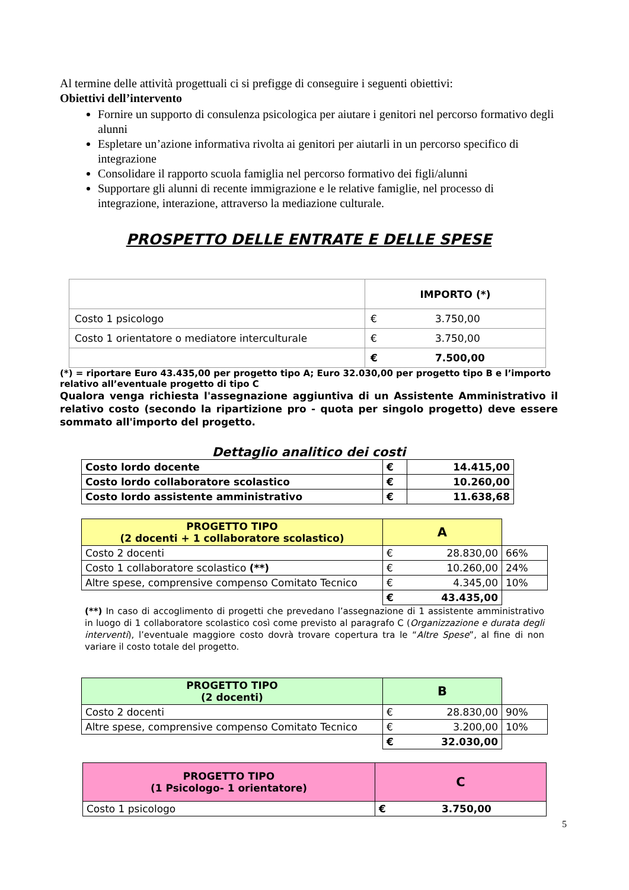Al termine delle attività progettuali ci si prefigge di conseguire i seguenti obiettivi:
Obiettivi dell’intervento
Fornire un supporto di consulenza psicologica per aiutare i genitori nel percorso formativo degli alunni
Espletare un’azione informativa rivolta ai genitori per aiutarli in un percorso specifico di integrazione
Consolidare il rapporto scuola famiglia nel percorso formativo dei figli/alunni
Supportare gli alunni di recente immigrazione e le relative famiglie, nel processo di integrazione, interazione, attraverso la mediazione culturale.
PROSPETTO DELLE ENTRATE E DELLE SPESE
| | IMPORTO (*) | |
| Costo 1 psicologo | € | 3.750,00 |
| Costo 1 orientatore o mediatore interculturale | € | 3.750,00 |
| | € | 7.500,00 |
(*) = riportare Euro 43.435,00 per progetto tipo A; Euro 32.030,00 per progetto tipo B e l’importo relativo all’eventuale progetto di tipo C
Qualora venga richiesta l'assegnazione aggiuntiva di un Assistente Amministrativo il relativo costo (secondo la ripartizione pro - quota per singolo progetto) deve essere sommato all'importo del progetto.
Dettaglio analitico dei costi
| Costo lordo docente | € | 14.415,00 |
| Costo lordo collaboratore scolastico | € | 10.260,00 |
| Costo lordo assistente amministrativo | € | 11.638,68 |
| PROGETTO TIPO (2 docenti + 1 collaboratore scolastico) | A | | |
| Costo 2 docenti | € | 28.830,00 | 66% |
| Costo 1 collaboratore scolastico (**) | € | 10.260,00 | 24% |
| Altre spese, comprensive compenso Comitato Tecnico | € | 4.345,00 | 10% |
| | € | 43.435,00 | |
(**) In caso di accoglimento di progetti che prevedano l’assegnazione di 1 assistente amministrativo in luogo di 1 collaboratore scolastico così come previsto al paragrafo C (Organizzazione e durata degli interventi), l’eventuale maggiore costo dovrà trovare copertura tra le “Altre Spese”, al fine di non variare il costo totale del progetto.
| PROGETTO TIPO (2 docenti) | B | | |
| Costo 2 docenti | € | 28.830,00 | 90% |
| Altre spese, comprensive compenso Comitato Tecnico | € | 3.200,00 | 10% |
| | € | 32.030,00 | |
| PROGETTO TIPO (1 Psicologo- 1 orientatore) | C | |
| Costo 1 psicologo | € | 3.750,00 |
5